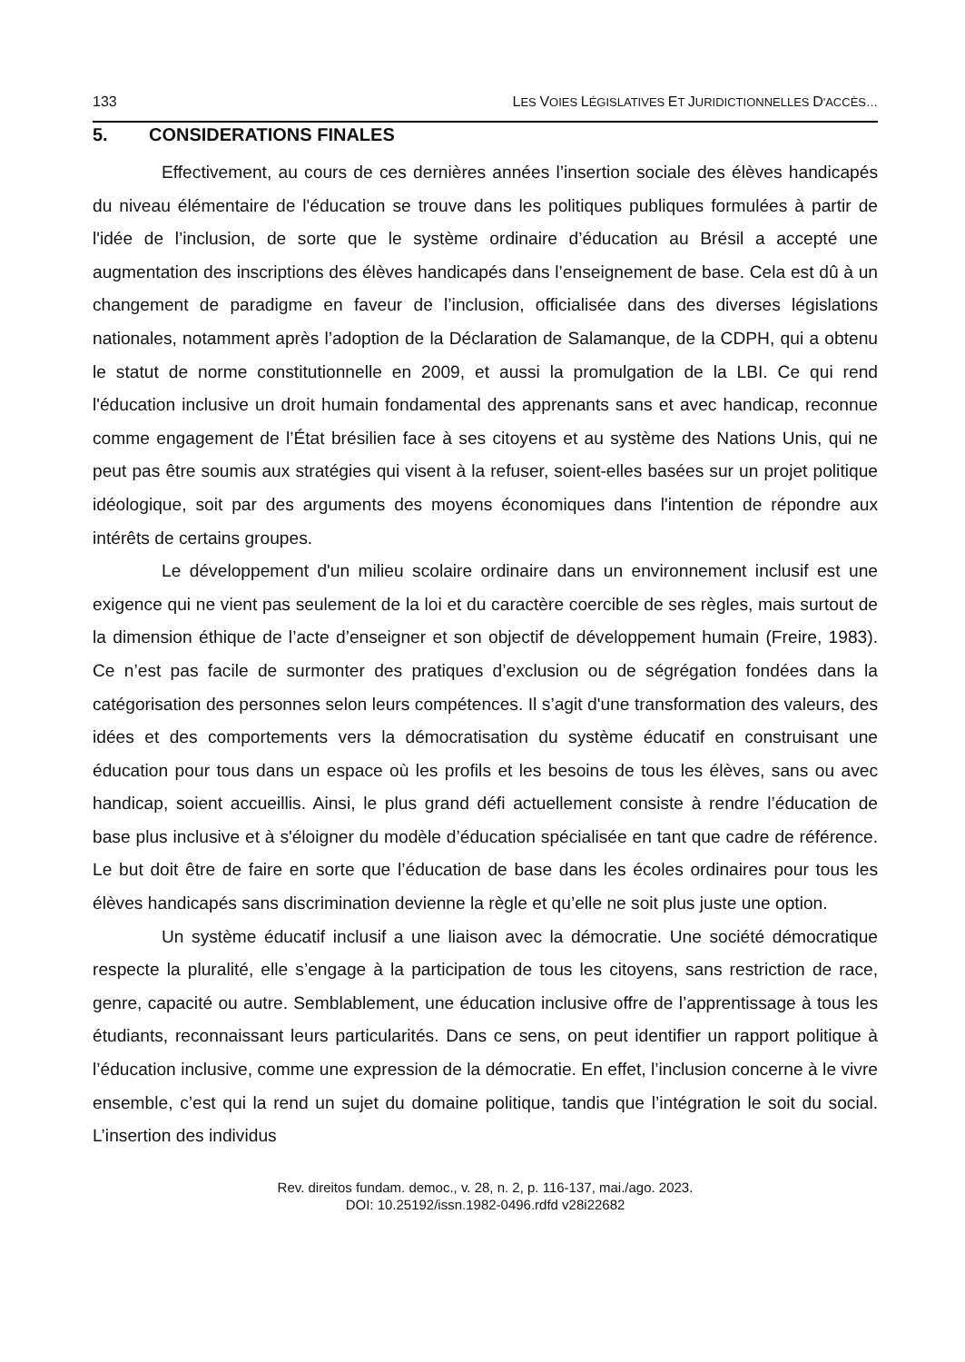133 LES VOIES LÉGISLATIVES ET JURIDICTIONNELLES D'ACCÈS…
5. CONSIDERATIONS FINALES
Effectivement, au cours de ces dernières années l’insertion sociale des élèves handicapés du niveau élémentaire de l'éducation se trouve dans les politiques publiques formulées à partir de l'idée de l’inclusion, de sorte que le système ordinaire d’éducation au Brésil a accepté une augmentation des inscriptions des élèves handicapés dans l’enseignement de base. Cela est dû à un changement de paradigme en faveur de l’inclusion, officialisée dans des diverses législations nationales, notamment après l’adoption de la Déclaration de Salamanque, de la CDPH, qui a obtenu le statut de norme constitutionnelle en 2009, et aussi la promulgation de la LBI. Ce qui rend l'éducation inclusive un droit humain fondamental des apprenants sans et avec handicap, reconnue comme engagement de l’État brésilien face à ses citoyens et au système des Nations Unis, qui ne peut pas être soumis aux stratégies qui visent à la refuser, soient-elles basées sur un projet politique idéologique, soit par des arguments des moyens économiques dans l'intention de répondre aux intérêts de certains groupes.
Le développement d'un milieu scolaire ordinaire dans un environnement inclusif est une exigence qui ne vient pas seulement de la loi et du caractère coercible de ses règles, mais surtout de la dimension éthique de l’acte d’enseigner et son objectif de développement humain (Freire, 1983). Ce n’est pas facile de surmonter des pratiques d’exclusion ou de ségrégation fondées dans la catégorisation des personnes selon leurs compétences. Il s’agit d'une transformation des valeurs, des idées et des comportements vers la démocratisation du système éducatif en construisant une éducation pour tous dans un espace où les profils et les besoins de tous les élèves, sans ou avec handicap, soient accueillis. Ainsi, le plus grand défi actuellement consiste à rendre l’éducation de base plus inclusive et à s'éloigner du modèle d’éducation spécialisée en tant que cadre de référence. Le but doit être de faire en sorte que l’éducation de base dans les écoles ordinaires pour tous les élèves handicapés sans discrimination devienne la règle et qu’elle ne soit plus juste une option.
Un système éducatif inclusif a une liaison avec la démocratie. Une société démocratique respecte la pluralité, elle s’engage à la participation de tous les citoyens, sans restriction de race, genre, capacité ou autre. Semblablement, une éducation inclusive offre de l’apprentissage à tous les étudiants, reconnaissant leurs particularités. Dans ce sens, on peut identifier un rapport politique à l’éducation inclusive, comme une expression de la démocratie. En effet, l’inclusion concerne à le vivre ensemble, c’est qui la rend un sujet du domaine politique, tandis que l’intégration le soit du social. L’insertion des individus
Rev. direitos fundam. democ., v. 28, n. 2, p. 116-137, mai./ago. 2023.
DOI: 10.25192/issn.1982-0496.rdfd v28i22682